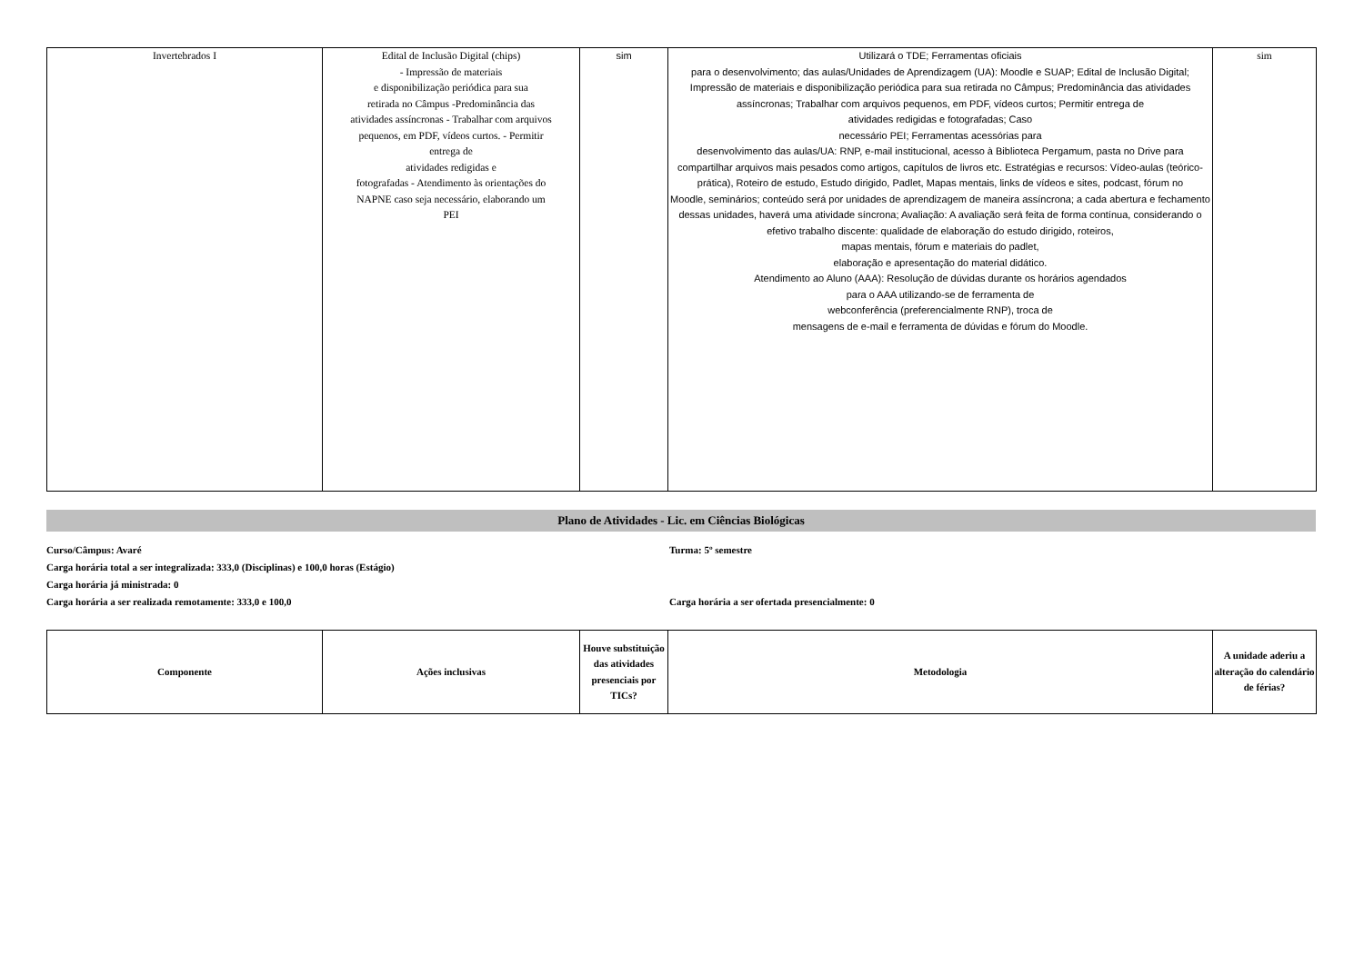| Invertebrados I | Edital de Inclusão Digital (chips) - Impressão de materiais e disponibilização periódica para sua retirada no Câmpus -Predominância das atividades assíncronas - Trabalhar com arquivos pequenos, em PDF, vídeos curtos. - Permitir entrega de atividades redigidas e fotografadas - Atendimento às orientações do NAPNE caso seja necessário, elaborando um PEI | sim | Utilizará o TDE; Ferramentas oficiais para o desenvolvimento; das aulas/Unidades de Aprendizagem (UA): Moodle e SUAP; Edital de Inclusão Digital; Impressão de materiais e disponibilização periódica para sua retirada no Câmpus; Predominância das atividades assíncronas; Trabalhar com arquivos pequenos, em PDF, vídeos curtos; Permitir entrega de atividades redigidas e fotografadas; Caso necessário PEI; Ferramentas acessórias para desenvolvimento das aulas/UA: RNP, e-mail institucional, acesso à Biblioteca Pergamum, pasta no Drive para compartilhar arquivos mais pesados como artigos, capítulos de livros etc. Estratégias e recursos: Vídeo-aulas (teórico-prática), Roteiro de estudo, Estudo dirigido, Padlet, Mapas mentais, links de vídeos e sites, podcast, fórum no Moodle, seminários; conteúdo será por unidades de aprendizagem de maneira assíncrona; a cada abertura e fechamento dessas unidades, haverá uma atividade síncrona; Avaliação: A avaliação será feita de forma contínua, considerando o efetivo trabalho discente: qualidade de elaboração do estudo dirigido, roteiros, mapas mentais, fórum e materiais do padlet, elaboração e apresentação do material didático. Atendimento ao Aluno (AAA): Resolução de dúvidas durante os horários agendados para o AAA utilizando-se de ferramenta de webconferência (preferencialmente RNP), troca de mensagens de e-mail e ferramenta de dúvidas e fórum do Moodle. | sim |
Plano de Atividades - Lic. em Ciências Biológicas
Curso/Câmpus: Avaré Turma: 5º semestre
Carga horária total a ser integralizada: 333,0 (Disciplinas) e 100,0 horas (Estágio)
Carga horária já ministrada: 0
Carga horária a ser realizada remotamente: 333,0 e 100,0 Carga horária a ser ofertada presencialmente: 0
| Componente | Ações inclusivas | Houve substituição das atividades presenciais por TICs? | Metodologia | A unidade aderiu a alteração do calendário de férias? |
| --- | --- | --- | --- | --- |